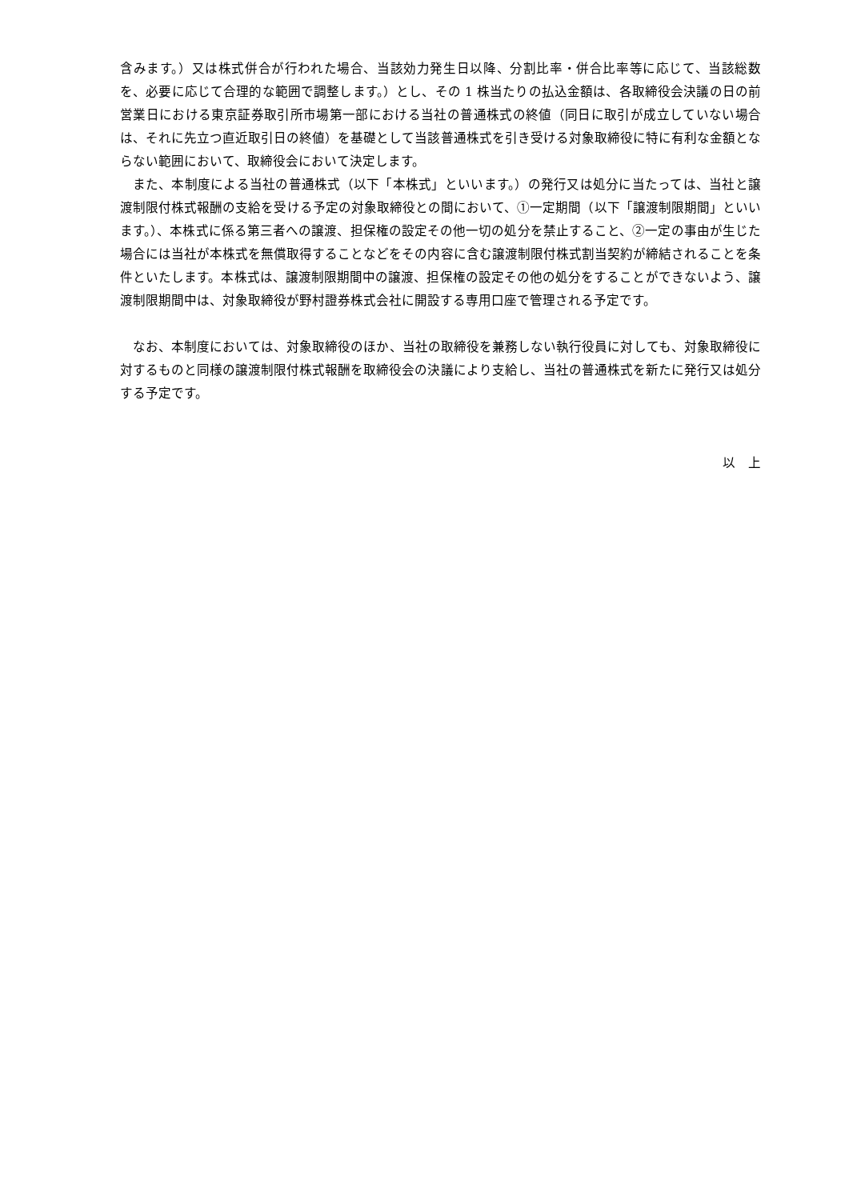含みます。）又は株式併合が行われた場合、当該効力発生日以降、分割比率・併合比率等に応じて、当該総数を、必要に応じて合理的な範囲で調整します。）とし、その 1 株当たりの払込金額は、各取締役会決議の日の前営業日における東京証券取引所市場第一部における当社の普通株式の終値（同日に取引が成立していない場合は、それに先立つ直近取引日の終値）を基礎として当該普通株式を引き受ける対象取締役に特に有利な金額とならない範囲において、取締役会において決定します。
また、本制度による当社の普通株式（以下「本株式」といいます。）の発行又は処分に当たっては、当社と譲渡制限付株式報酬の支給を受ける予定の対象取締役との間において、①一定期間（以下「譲渡制限期間」といいます。）、本株式に係る第三者への譲渡、担保権の設定その他一切の処分を禁止すること、②一定の事由が生じた場合には当社が本株式を無償取得することなどをその内容に含む譲渡制限付株式割当契約が締結されることを条件といたします。本株式は、譲渡制限期間中の譲渡、担保権の設定その他の処分をすることができないよう、譲渡制限期間中は、対象取締役が野村證券株式会社に開設する専用口座で管理される予定です。
なお、本制度においては、対象取締役のほか、当社の取締役を兼務しない執行役員に対しても、対象取締役に対するものと同様の譲渡制限付株式報酬を取締役会の決議により支給し、当社の普通株式を新たに発行又は処分する予定です。
以　上